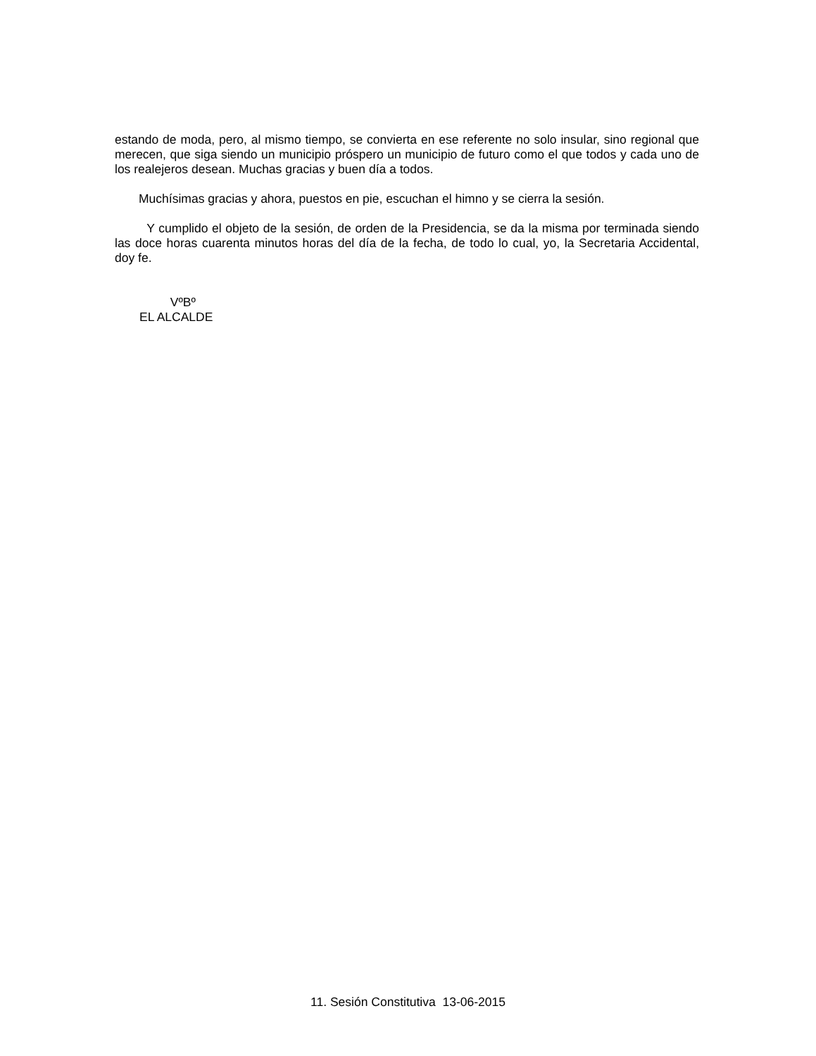estando de moda, pero, al mismo tiempo, se convierta en ese referente no solo insular, sino regional que merecen, que siga siendo un municipio próspero un municipio de futuro como el que todos y cada uno de los realejeros desean. Muchas gracias y buen día a todos.
Muchísimas gracias y ahora, puestos en pie, escuchan el himno y se cierra la sesión.
Y cumplido el objeto de la sesión, de orden de la Presidencia, se da la misma por terminada siendo las doce horas cuarenta minutos horas del día de la fecha, de todo lo cual, yo, la Secretaria Accidental, doy fe.
VºBº
EL ALCALDE
11. Sesión Constitutiva 13-06-2015